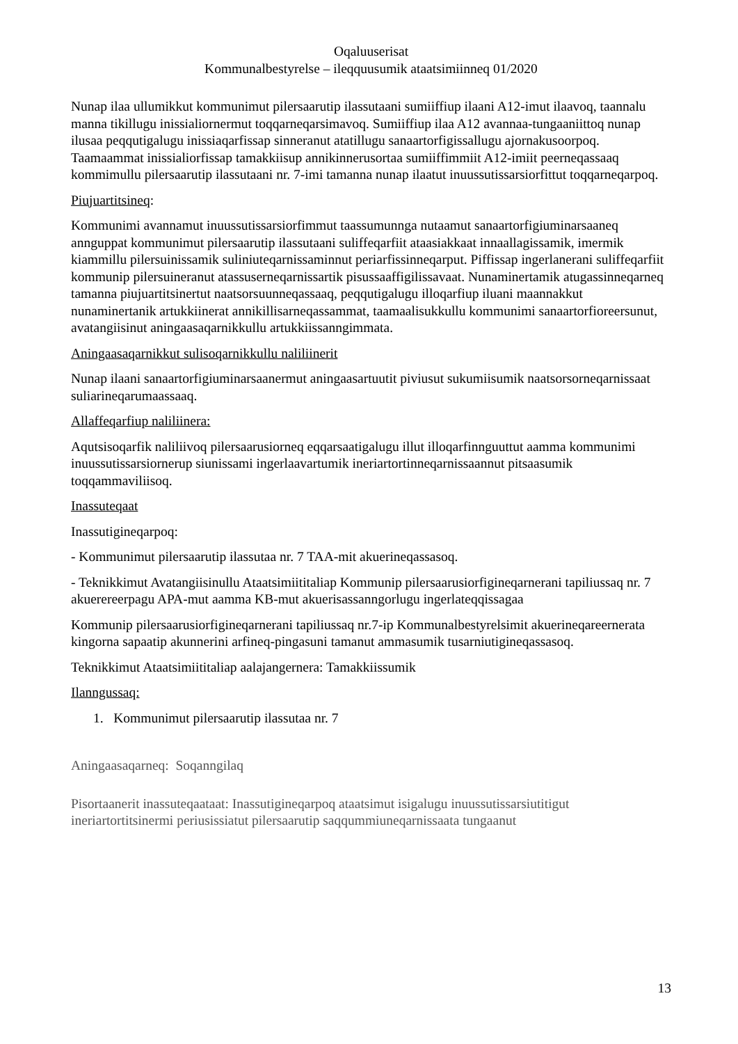Oqaluuserisat
Kommunalbestyrelse – ileqquusumik ataatsimiinneq 01/2020
Nunap ilaa ullumikkut kommunimut pilersaarutip ilassutaani sumiiffiup ilaani A12-imut ilaavoq, taannalu manna tikillugu inissialiornermut toqqarneqarsimavoq. Sumiiffiup ilaa A12 avannaa-tungaaniittoq nunap ilusaa peqqutigalugu inissiaqarfissap sinneranut atatillugu sanaartorfigissallugu ajornakusoorpoq. Taamaammat inissialiorfissap tamakkiisup annikinnerusortaa sumiiffimmiit A12-imiit peerneqassaaq kommimullu pilersaarutip ilassutaani nr. 7-imi tamanna nunap ilaatut inuussutissarsiorfittut toqqarneqarpoq.
Piujuartitsineq:
Kommunimi avannamut inuussutissarsiorfimmut taassumunnga nutaamut sanaartorfigiuminarsaaneq annguppat kommunimut pilersaarutip ilassutaani suliffeqarfiit ataasiakkaat innaallagissamik, imermik kiammillu pilersuinissamik suliniuteqarnissaminnut periarfissinneqarput. Piffissap ingerlanerani suliffeqarfiit kommunip pilersuineranut atassuserneqarnissartik pisussaaffigilissavaat. Nunaminertamik atugassinneqarneq tamanna piujuartitsinertut naatsorsuunneqassaaq, peqqutigalugu illoqarfiup iluani maannakkut nunaminertanik artukkiinerat annikillisarneqassammat, taamaalisukkullu kommunimi sanaartorfioreersunut, avatangiisinut aningaasaqarnikkullu artukkiissanngimmata.
Aningaasaqarnikkut sulisoqarnikkullu naliliinerit
Nunap ilaani sanaartorfigiuminarsaanermut aningaasartuutit piviusut sukumiisumik naatsorsorneqarnissaat suliarineqarumaassaaq.
Allaffeqarfiup naliliinera:
Aqutsisoqarfik naliliivoq pilersaarusiorneq eqqarsaatigalugu illut illoqarfinnguuttut aamma kommunimi inuussutissarsiornerup siunissami ingerlaavartumik ineriartortinneqarnissaannut pitsaasumik toqqammaviliisoq.
Inassuteqaat
Inassutigineqarpoq:
- Kommunimut pilersaarutip ilassutaa nr. 7 TAA-mit akuerineqassasoq.
- Teknikkimut Avatangiisinullu Ataatsimiititaliap Kommunip pilersaarusiorfigineqarnerani tapiliussaq nr. 7 akuerereerpagu APA-mut aamma KB-mut akuerisassanngorlugu ingerlateqqissagaa
Kommunip pilersaarusiorfigineqarnerani tapiliussaq nr.7-ip Kommunalbestyrelsimit akuerineqareernerata kingorna sapaatip akunnerini arfineq-pingasuni tamanut ammasumik tusarniutigineqassasoq.
Teknikkimut Ataatsimiititaliap aalajangernera: Tamakkiissumik
Ilanngussaq:
1. Kommunimut pilersaarutip ilassutaa nr. 7
Aningaasaqarneq: Soqanngilaq
Pisortaanerit inassuteqaataat: Inassutigineqarpoq ataatsimut isigalugu inuussutissarsiutitigut ineriartortitsinermi periusissiatut pilersaarutip saqqummiuneqarnissaata tungaanut
13